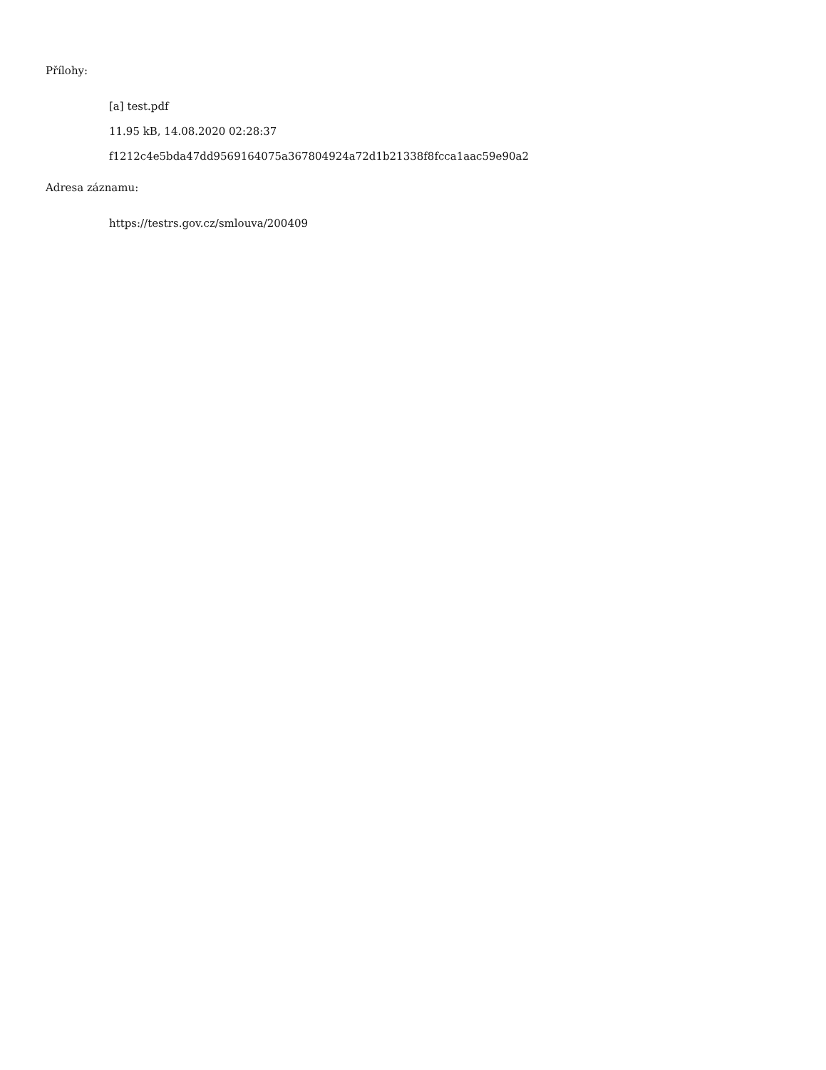Přílohy:
[a] test.pdf
11.95 kB, 14.08.2020 02:28:37
f1212c4e5bda47dd9569164075a367804924a72d1b21338f8fcca1aac59e90a2
Adresa záznamu:
https://testrs.gov.cz/smlouva/200409